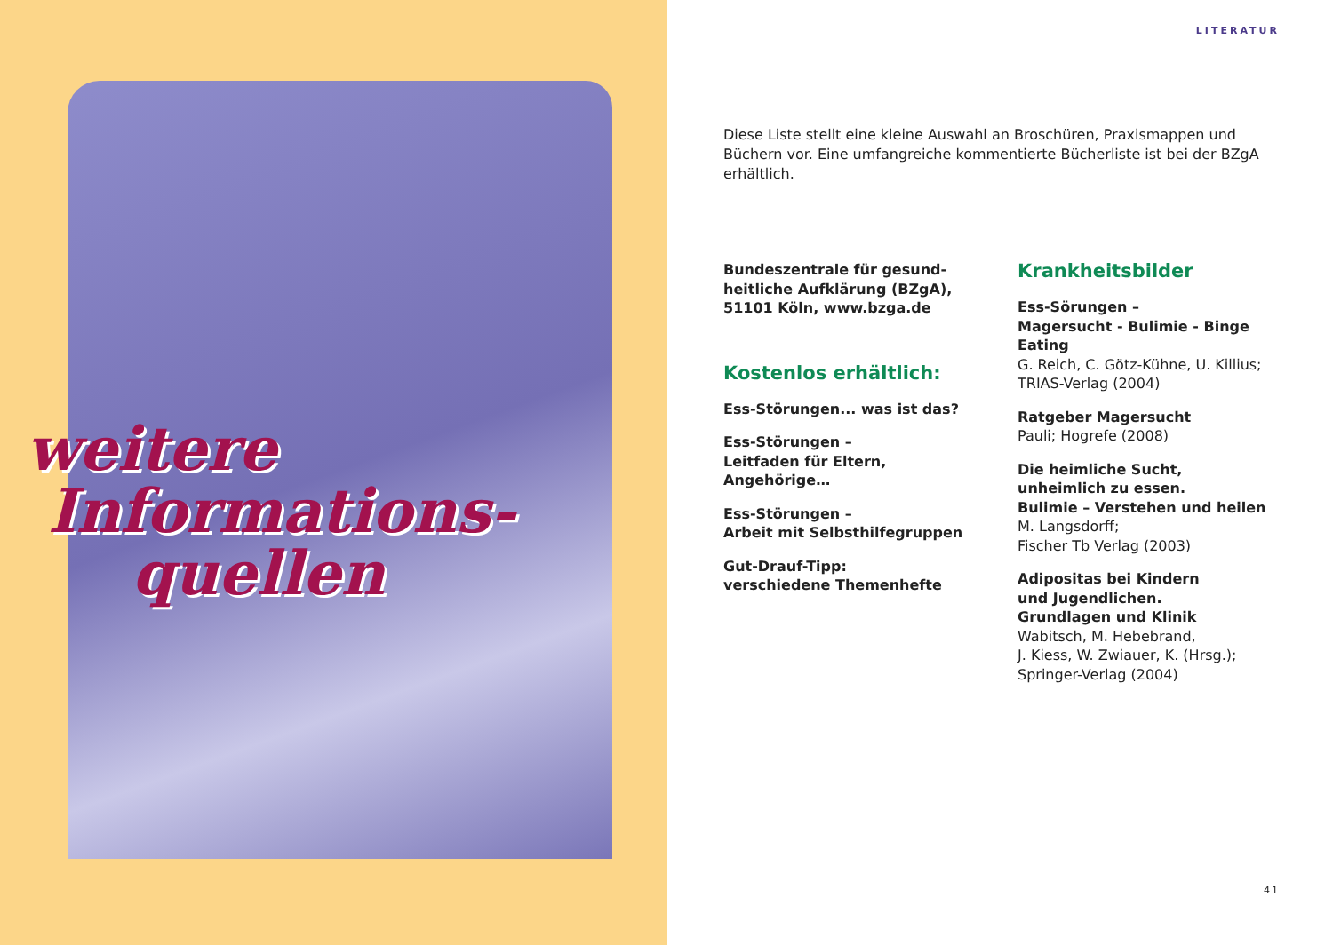weitere
Informations-
quellen
LITERATUR
Diese Liste stellt eine kleine Auswahl an Broschüren, Praxismappen und Büchern vor. Eine umfangreiche kommentierte Bücherliste ist bei der BZgA erhältlich.
Bundeszentrale für gesund-heitliche Aufklärung (BZgA), 51101 Köln, www.bzga.de
Kostenlos erhältlich:
Ess-Störungen... was ist das?
Ess-Störungen –
Leitfaden für Eltern, Angehörige…
Ess-Störungen –
Arbeit mit Selbsthilfegruppen
Gut-Drauf-Tipp:
verschiedene Themenhefte
Krankheitsbilder
Ess-Sörungen –
Magersucht - Bulimie - Binge Eating
G. Reich, C. Götz-Kühne, U. Killius;
TRIAS-Verlag (2004)
Ratgeber Magersucht
Pauli; Hogrefe (2008)
Die heimliche Sucht,
unheimlich zu essen.
Bulimie – Verstehen und heilen
M. Langsdorff;
Fischer Tb Verlag (2003)
Adipositas bei Kindern
und Jugendlichen.
Grundlagen und Klinik
Wabitsch, M. Hebebrand,
J. Kiess, W. Zwiauer, K. (Hrsg.);
Springer-Verlag (2004)
41